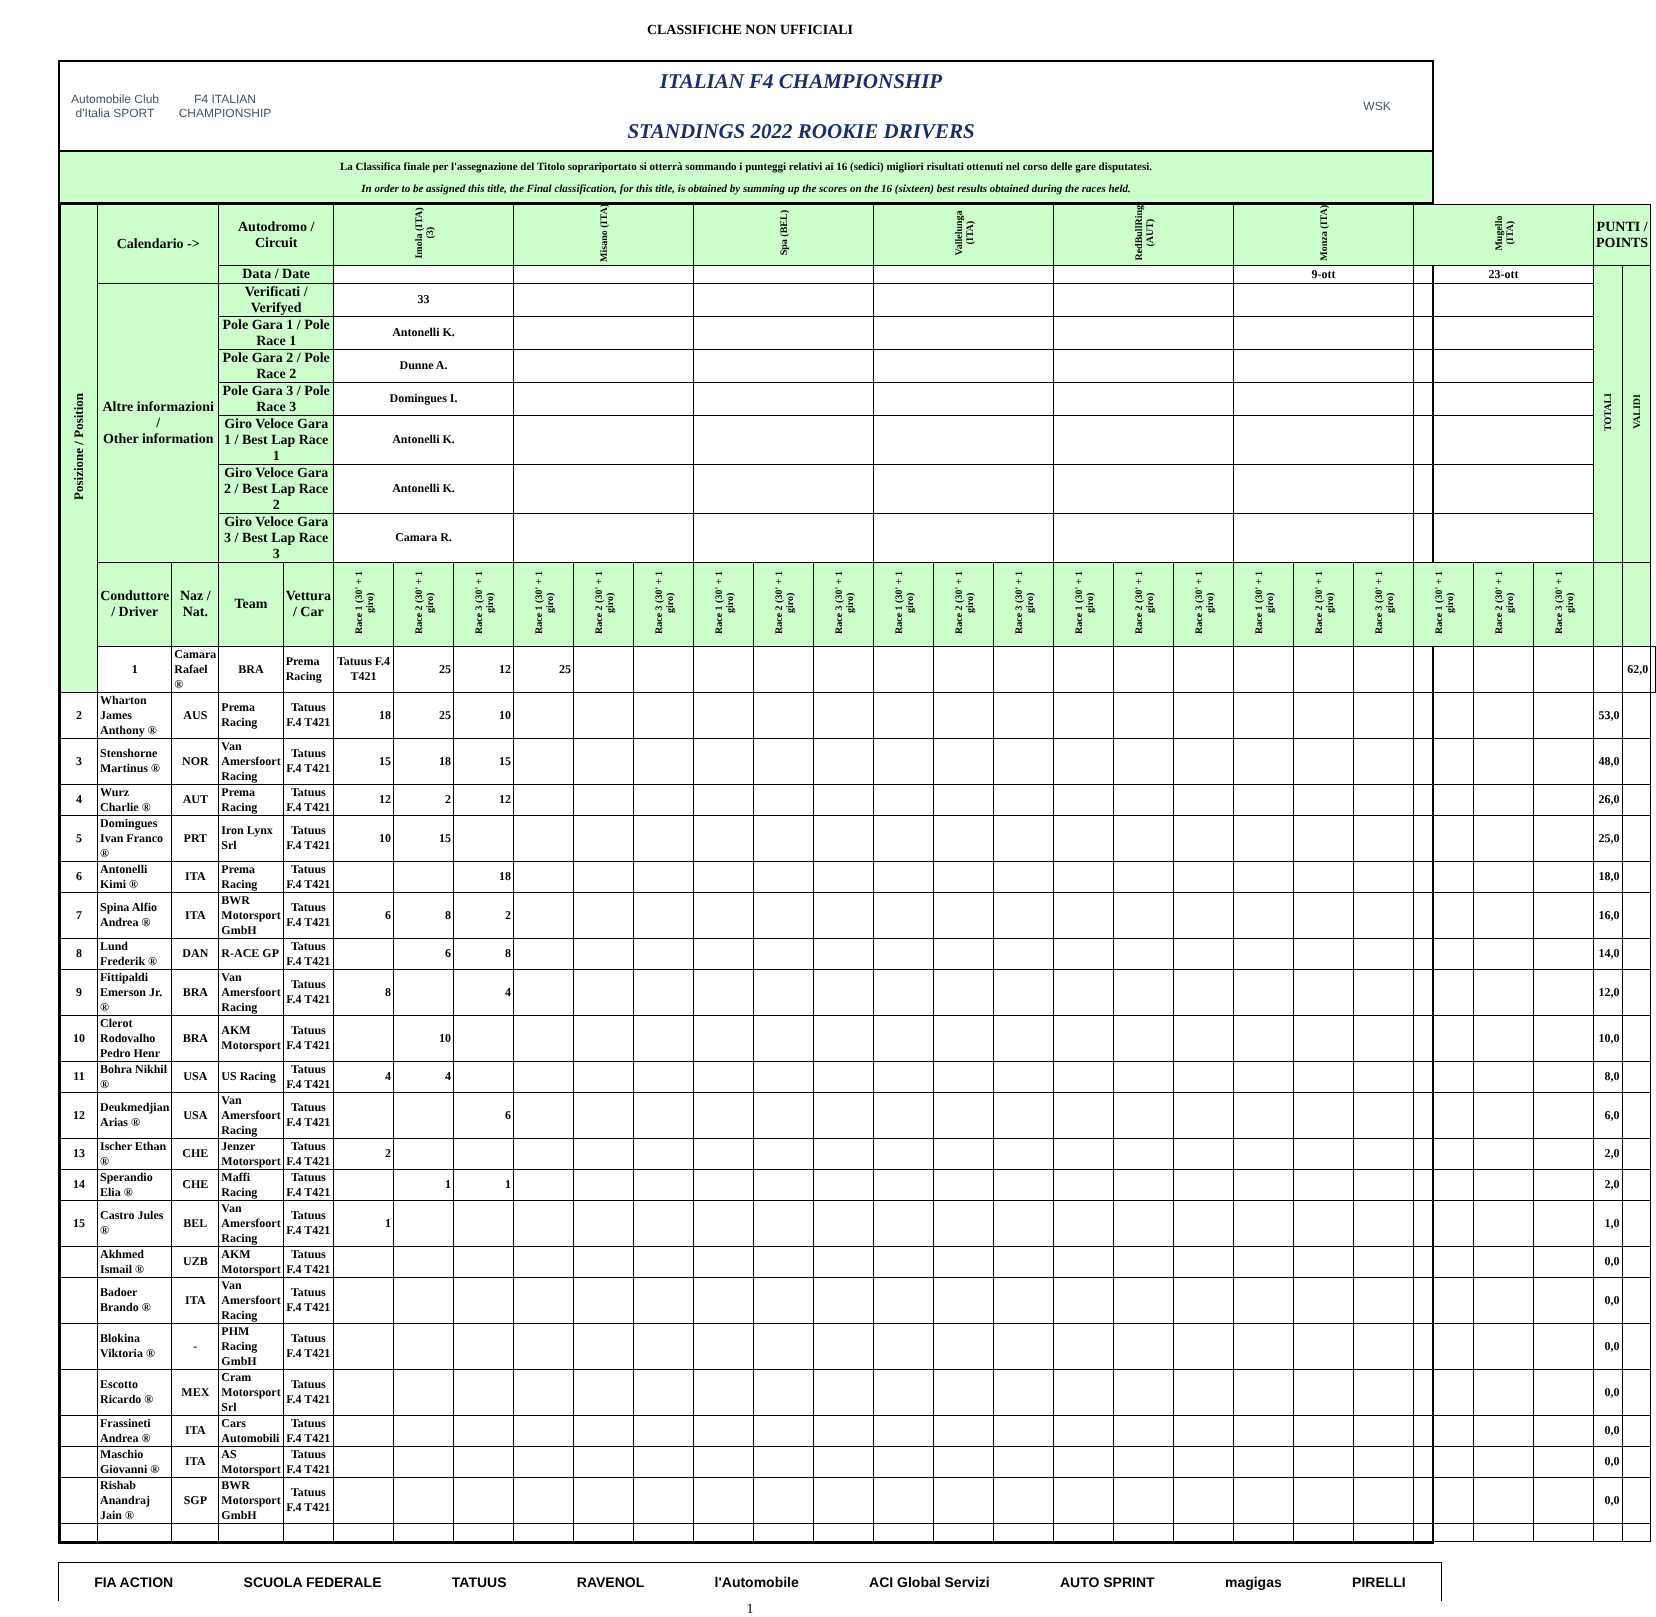CLASSIFICHE NON UFFICIALI
Automobile Club d'Italia SPORT
F4 ITALIAN CHAMPIONSHIP
ITALIAN F4 CHAMPIONSHIP
STANDINGS 2022 ROOKIE DRIVERS
WSK
La Classifica finale per l'assegnazione del Titolo soprariportato si otterrà sommando i punteggi relativi ai 16 (sedici) migliori risultati ottenuti nel corso delle gare disputatesi.
In order to be assigned this title, the Final classification, for this title, is obtained by summing up the scores on the 16 (sixteen) best results obtained during the races held.
| Posizione / Position | Calendario -> | | Autodromo / Circuit | | Imola (ITA) (3) | | | Misano (ITA) | | | Spa (BEL) | | | Vallelunga (ITA) | | | RedBullRing (AUT) | | | Monza (ITA) | | | Mugello (ITA) | | | PUNTI / POINTS | | |
| --- | --- | --- | --- | --- | --- | --- | --- | --- | --- | --- | --- | --- | --- | --- | --- | --- | --- | --- | --- | --- | --- | --- | --- | --- | --- | --- | --- | --- |
| | | | Data / Date | | | | | | | | | | | | | | | | | 9-ott | | | 23-ott | | | TOTALI | VALIDI | |
| | Altre informazioni / Other information | | Verificati / Verifyed | | 33 | | | | | | | | | | | | | | | | | | | | | | | |
| | | | Pole Gara 1 / Pole Race 1 | | Antonelli K. | | | | | | | | | | | | | | | | | | | | | | | |
| | | | Pole Gara 2 / Pole Race 2 | | Dunne A. | | | | | | | | | | | | | | | | | | | | | | | |
| | | | Pole Gara 3 / Pole Race 3 | | Domingues I. | | | | | | | | | | | | | | | | | | | | | | | |
| | | | Giro Veloce Gara 1 / Best Lap Race 1 | | Antonelli K. | | | | | | | | | | | | | | | | | | | | | | | |
| | | | Giro Veloce Gara 2 / Best Lap Race 2 | | Antonelli K. | | | | | | | | | | | | | | | | | | | | | | | |
| | | | Giro Veloce Gara 3 / Best Lap Race 3 | | Camara R. | | | | | | | | | | | | | | | | | | | | | | | |
| | Conduttore / Driver | Naz / Nat. | Team | Vettura / Car | Race 1 (30' + 1 giro) | Race 2 (30' + 1 giro) | Race 3 (30' + 1 giro) | Race 1 (30' + 1 giro) | Race 2 (30' + 1 giro) | Race 3 (30' + 1 giro) | Race 1 (30' + 1 giro) | Race 2 (30' + 1 giro) | Race 3 (30' + 1 giro) | Race 1 (30' + 1 giro) | Race 2 (30' + 1 giro) | Race 3 (30' + 1 giro) | Race 1 (30' + 1 giro) | Race 2 (30' + 1 giro) | Race 3 (30' + 1 giro) | Race 1 (30' + 1 giro) | Race 2 (30' + 1 giro) | Race 3 (30' + 1 giro) | Race 1 (30' + 1 giro) | Race 2 (30' + 1 giro) | Race 3 (30' + 1 giro) | | | |
| | 1 | Camara Rafael ® | BRA | Prema Racing | Tatuus F.4 T421 | 25 | 12 | 25 | | | | | | | | | | | | | | | | | | | 62,0 | |
| 2 | Wharton James Anthony ® | AUS | Prema Racing | Tatuus F.4 T421 | 18 | 25 | 10 | | | | | | | | | | | | | | | | | | | 53,0 | | |
| 3 | Stenshorne Martinus ® | NOR | Van Amersfoort Racing | Tatuus F.4 T421 | 15 | 18 | 15 | | | | | | | | | | | | | | | | | | | 48,0 | | |
| 4 | Wurz Charlie ® | AUT | Prema Racing | Tatuus F.4 T421 | 12 | 2 | 12 | | | | | | | | | | | | | | | | | | | 26,0 | | |
| 5 | Domingues Ivan Franco ® | PRT | Iron Lynx Srl | Tatuus F.4 T421 | 10 | 15 | | | | | | | | | | | | | | | | | | | | 25,0 | | |
| 6 | Antonelli Kimi ® | ITA | Prema Racing | Tatuus F.4 T421 | | | 18 | | | | | | | | | | | | | | | | | | | 18,0 | | |
| 7 | Spina Alfio Andrea ® | ITA | BWR Motorsport GmbH | Tatuus F.4 T421 | 6 | 8 | 2 | | | | | | | | | | | | | | | | | | | 16,0 | | |
| 8 | Lund Frederik ® | DAN | R-ACE GP | Tatuus F.4 T421 | | 6 | 8 | | | | | | | | | | | | | | | | | | | 14,0 | | |
| 9 | Fittipaldi Emerson Jr. ® | BRA | Van Amersfoort Racing | Tatuus F.4 T421 | 8 | | 4 | | | | | | | | | | | | | | | | | | | 12,0 | | |
| 10 | Clerot Rodovalho Pedro Henr | BRA | AKM Motorsport | Tatuus F.4 T421 | | 10 | | | | | | | | | | | | | | | | | | | | 10,0 | | |
| 11 | Bohra Nikhil ® | USA | US Racing | Tatuus F.4 T421 | 4 | 4 | | | | | | | | | | | | | | | | | | | | 8,0 | | |
| 12 | Deukmedjian Arias ® | USA | Van Amersfoort Racing | Tatuus F.4 T421 | | | 6 | | | | | | | | | | | | | | | | | | | 6,0 | | |
| 13 | Ischer Ethan ® | CHE | Jenzer Motorsport | Tatuus F.4 T421 | 2 | | | | | | | | | | | | | | | | | | | | | 2,0 | | |
| 14 | Sperandio Elia ® | CHE | Maffi Racing | Tatuus F.4 T421 | | 1 | 1 | | | | | | | | | | | | | | | | | | | 2,0 | | |
| 15 | Castro Jules ® | BEL | Van Amersfoort Racing | Tatuus F.4 T421 | 1 | | | | | | | | | | | | | | | | | | | | | 1,0 | | |
| | Akhmed Ismail ® | UZB | AKM Motorsport | Tatuus F.4 T421 | | | | | | | | | | | | | | | | | | | | | | 0,0 | | |
| | Badoer Brando ® | ITA | Van Amersfoort Racing | Tatuus F.4 T421 | | | | | | | | | | | | | | | | | | | | | | 0,0 | | |
| | Blokina Viktoria ® | - | PHM Racing GmbH | Tatuus F.4 T421 | | | | | | | | | | | | | | | | | | | | | | 0,0 | | |
| | Escotto Ricardo ® | MEX | Cram Motorsport Srl | Tatuus F.4 T421 | | | | | | | | | | | | | | | | | | | | | | 0,0 | | |
| | Frassineti Andrea ® | ITA | Cars Automobili | Tatuus F.4 T421 | | | | | | | | | | | | | | | | | | | | | | 0,0 | | |
| | Maschio Giovanni ® | ITA | AS Motorsport | Tatuus F.4 T421 | | | | | | | | | | | | | | | | | | | | | | 0,0 | | |
| | Rishab Anandraj Jain ® | SGP | BWR Motorsport GmbH | Tatuus F.4 T421 | | | | | | | | | | | | | | | | | | | | | | 0,0 | | |
FIA ACTION SCUOLA FEDERALE TATUUS RAVENOL l'Automobile ACI Global Servizi AUTO SPRINT magigas PIRELLI
1